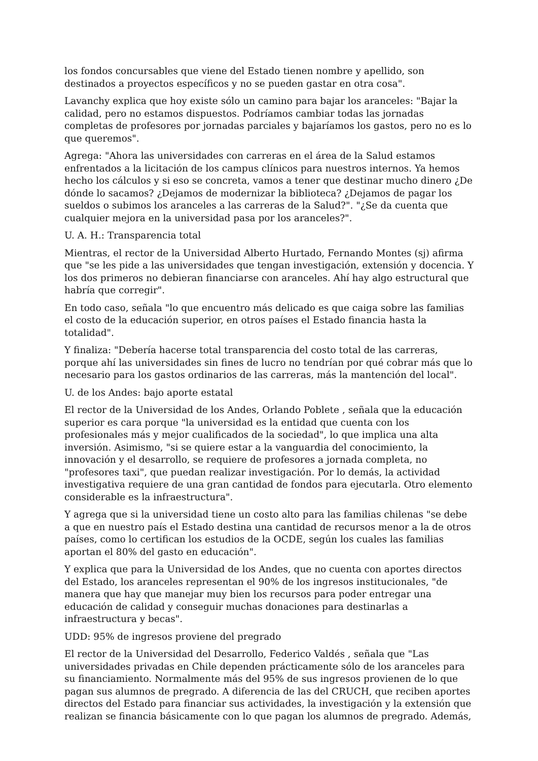los fondos concursables que viene del Estado tienen nombre y apellido, son destinados a proyectos específicos y no se pueden gastar en otra cosa".
Lavanchy explica que hoy existe sólo un camino para bajar los aranceles: "Bajar la calidad, pero no estamos dispuestos. Podríamos cambiar todas las jornadas completas de profesores por jornadas parciales y bajaríamos los gastos, pero no es lo que queremos".
Agrega: "Ahora las universidades con carreras en el área de la Salud estamos enfrentados a la licitación de los campus clínicos para nuestros internos. Ya hemos hecho los cálculos y si eso se concreta, vamos a tener que destinar mucho dinero ¿De dónde lo sacamos? ¿Dejamos de modernizar la biblioteca? ¿Dejamos de pagar los sueldos o subimos los aranceles a las carreras de la Salud?". "¿Se da cuenta que cualquier mejora en la universidad pasa por los aranceles?".
U. A. H.: Transparencia total
Mientras, el rector de la Universidad Alberto Hurtado, Fernando Montes (sj) afirma que "se les pide a las universidades que tengan investigación, extensión y docencia. Y los dos primeros no debieran financiarse con aranceles. Ahí hay algo estructural que habría que corregir".
En todo caso, señala "lo que encuentro más delicado es que caiga sobre las familias el costo de la educación superior, en otros países el Estado financia hasta la totalidad".
Y finaliza: "Debería hacerse total transparencia del costo total de las carreras, porque ahí las universidades sin fines de lucro no tendrían por qué cobrar más que lo necesario para los gastos ordinarios de las carreras, más la mantención del local".
U. de los Andes: bajo aporte estatal
El rector de la Universidad de los Andes, Orlando Poblete , señala que la educación superior es cara porque "la universidad es la entidad que cuenta con los profesionales más y mejor cualificados de la sociedad", lo que implica una alta inversión. Asimismo, "si se quiere estar a la vanguardia del conocimiento, la innovación y el desarrollo, se requiere de profesores a jornada completa, no "profesores taxi", que puedan realizar investigación. Por lo demás, la actividad investigativa requiere de una gran cantidad de fondos para ejecutarla. Otro elemento considerable es la infraestructura".
Y agrega que si la universidad tiene un costo alto para las familias chilenas "se debe a que en nuestro país el Estado destina una cantidad de recursos menor a la de otros países, como lo certifican los estudios de la OCDE, según los cuales las familias aportan el 80% del gasto en educación".
Y explica que para la Universidad de los Andes, que no cuenta con aportes directos del Estado, los aranceles representan el 90% de los ingresos institucionales, "de manera que hay que manejar muy bien los recursos para poder entregar una educación de calidad y conseguir muchas donaciones para destinarlas a infraestructura y becas".
UDD: 95% de ingresos proviene del pregrado
El rector de la Universidad del Desarrollo, Federico Valdés , señala que "Las universidades privadas en Chile dependen prácticamente sólo de los aranceles para su financiamiento. Normalmente más del 95% de sus ingresos provienen de lo que pagan sus alumnos de pregrado. A diferencia de las del CRUCH, que reciben aportes directos del Estado para financiar sus actividades, la investigación y la extensión que realizan se financia básicamente con lo que pagan los alumnos de pregrado. Además,